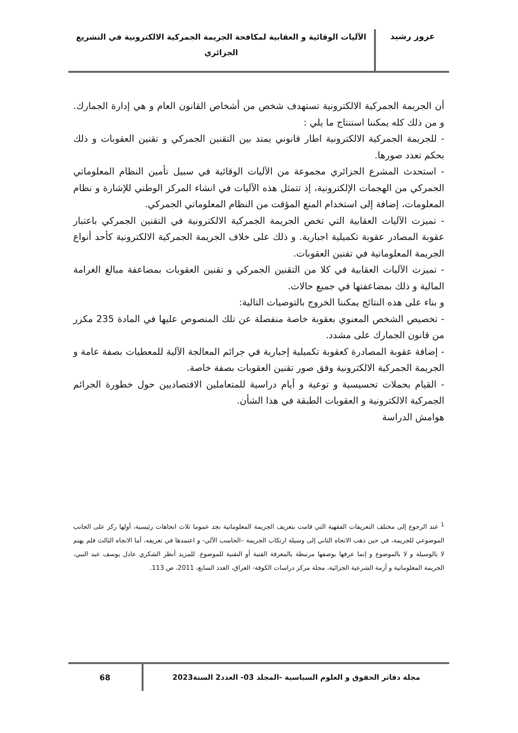عزوز رشيد
الآليات الوقائية و العقابية لمكافحة الجريمة الجمركية الالكترونية في التشريع الجزائري
أن الجريمة الجمركية الالكترونية تستهدف شخص من أشخاص القانون العام و هي إدارة الجمارك. و من ذلك كله يمكننا استنتاج ما يلي :
- للجريمة الجمركية الالكترونية اطار قانوني يمتد بين التقنين الجمركي و تقنين العقوبات و ذلك بحكم تعدد صورها.
- استحدث المشرع الجزائري مجموعة من الآليات الوقائية في سبيل تأمين النظام المعلوماتي الجمركي من الهجمات الإلكترونية، إذ تتمثل هذه الآليات في انشاء المركز الوطني للإشارة و نظام المعلومات، إضافة إلى استخدام المنع المؤقت من النظام المعلوماتي الجمركي.
- تميزت الآليات العقابية التي تخص الجريمة الجمركية الالكترونية في التقنين الجمركي باعتبار عقوبة المصادر عقوبة تكميلية اجبارية. و ذلك على خلاف الجريمة الجمركية الالكترونية كأحد أنواع الجريمة المعلوماتية في تفنين العقوبات.
- تميزت الآليات العقابية في كلا من التقنين الجمركي و تقنين العقوبات بمضاعفة مبالغ الغرامة المالية و ذلك بمضاعفتها في جميع حالات.
و بناء على هذه النتائج يمكننا الخروج بالتوصيات التالية:
- تخصيص الشخص المعنوي بعقوبة خاصة منفصلة عن تلك المنصوص عليها في المادة 235 مكرر من قانون الجمارك على مشدد.
- إضافة عقوبة المصادرة كعقوبة تكميلية إجبارية في جرائم المعالجة الآلية للمعطيات بصفة عامة و الجريمة الجمركية الالكترونية وفق صور تقنين العقوبات بصفة خاصة.
- القيام بحملات تحسيسية و توعية و أيام دراسية للمتعاملين الاقتصاديين حول خطورة الجرائم الجمركية الالكترونية و العقوبات الطبقة في هذا الشأن.
هوامش الدراسة
<sup>1</sup> عند الرجوع إلى مختلف التعريفات الفقهية التي قامت بتعريف الجريمة المعلوماتية نجد عموما ثلاث اتجاهات رئيسية، أولها ركز على الجانب الموضوعي للجريمة، في حين ذهب الاتجاه الثاني إلى وسيلة ارتكاب الجريمة –الحاسب الآلي- و اعتمدها في تعريفه، أما الاتجاه الثالث فلم يهتم لا بالوسيلة و لا بالموضوع و إنما عرفها بوصفها مرتبطة بالمعرفة الفنية أو التقنية للموضوع. للمزيد أنظر الشكري عادل يوسف عبد النبي، الجريمة المعلوماتية و أزمة الشرعية الجزائية، مجلة مركز دراسات الكوفة- العراق، العدد السابع، 2011، ص 113.
مجلة دفاتر الحقوق و العلوم السياسية -المجلد 03- العدد2 السنة2023
68